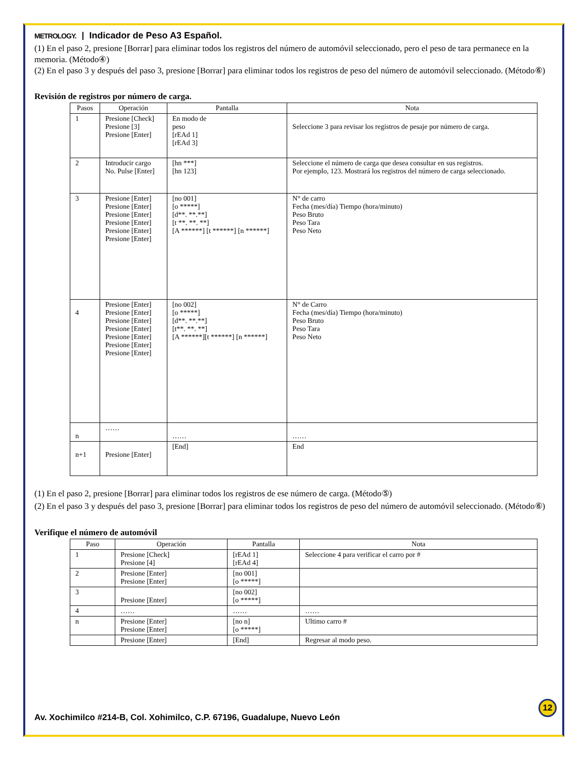METROLOGY. Indicador de Peso A3 Español.
(1) En el paso 2, presione [Borrar] para eliminar todos los registros del número de automóvil seleccionado, pero el peso de tara permanece en la memoria. (Método④)
(2) En el paso 3 y después del paso 3, presione [Borrar] para eliminar todos los registros de peso del número de automóvil seleccionado. (Método⑥)
Revisión de registros por número de carga.
| Pasos | Operación | Pantalla | Nota |
| --- | --- | --- | --- |
| 1 | Presione [Check] Presione [3] Presione [Enter] | En modo de peso [rEAd 1] [rEAd 3] | Seleccione 3 para revisar los registros de pesaje por número de carga. |
| 2 | Introducir cargo No. Pulse [Enter] | [hn ***] [hn 123] | Seleccione el número de carga que desea consultar en sus registros. Por ejemplo, 123. Mostrará los registros del número de carga seleccionado. |
| 3 | Presione [Enter] Presione [Enter] Presione [Enter] Presione [Enter] Presione [Enter] Presione [Enter] | [no 001] [o *****] [d**. **.**] [t **. **. **] [A ******] [t ******] [n ******] | N° de carro Fecha (mes/día) Tiempo (hora/minuto) Peso Bruto Peso Tara Peso Neto |
| 4 | Presione [Enter] Presione [Enter] Presione [Enter] Presione [Enter] Presione [Enter] Presione [Enter] Presione [Enter] | [no 002] [o *****] [d**. **.**] [t**. **. **] [A ******][t ******] [n ******] | N° de Carro Fecha (mes/día) Tiempo (hora/minuto) Peso Bruto Peso Tara Peso Neto |
| n | …… | …… | …… |
| n+1 | Presione [Enter] | [End] | End |
(1) En el paso 2, presione [Borrar] para eliminar todos los registros de ese número de carga. (Método⑤)
(2) En el paso 3 y después del paso 3, presione [Borrar] para eliminar todos los registros de peso del número de automóvil seleccionado. (Método⑥)
Verifique el número de automóvil
| Paso | Operación | Pantalla | Nota |
| --- | --- | --- | --- |
| 1 | Presione [Check] Presione [4] | [rEAd 1] [rEAd 4] | Seleccione 4 para verificar el carro por # |
| 2 | Presione [Enter] Presione [Enter] | [no 001] [o *****] | |
| 3 | Presione [Enter] | [no 002] [o *****] | |
| 4 | …… | …… | …… |
| n | Presione [Enter] Presione [Enter] | [no n] [o *****] | Ultimo carro # |
| | Presione [Enter] | [End] | Regresar al modo peso. |
12
Av. Xochimilco #214-B, Col. Xohimilco, C.P. 67196, Guadalupe, Nuevo León